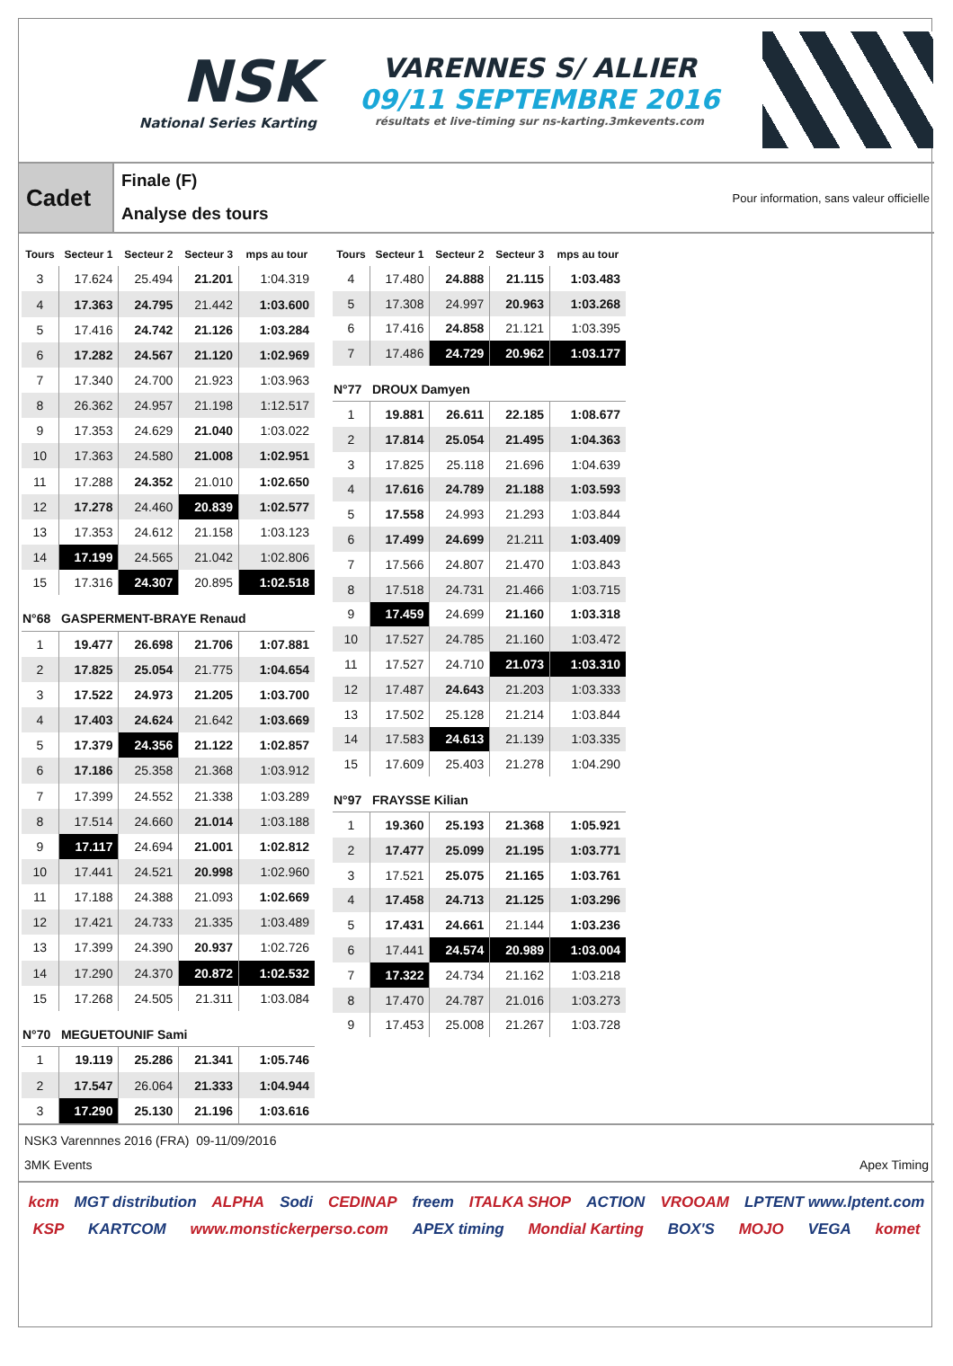NSK
National Series Karting
VARENNES S/ ALLIER
09/11 SEPTEMBRE 2016
résultats et live-timing sur ns-karting.3mkevents.com
Cadet
Finale (F)
Analyse des tours
Pour information, sans valeur officielle
| Tours | Secteur 1 | Secteur 2 | Secteur 3 | mps au tour |
| --- | --- | --- | --- | --- |
| 3 | 17.624 | 25.494 | 21.201 | 1:04.319 |
| 4 | 17.363 | 24.795 | 21.442 | 1:03.600 |
| 5 | 17.416 | 24.742 | 21.126 | 1:03.284 |
| 6 | 17.282 | 24.567 | 21.120 | 1:02.969 |
| 7 | 17.340 | 24.700 | 21.923 | 1:03.963 |
| 8 | 26.362 | 24.957 | 21.198 | 1:12.517 |
| 9 | 17.353 | 24.629 | 21.040 | 1:03.022 |
| 10 | 17.363 | 24.580 | 21.008 | 1:02.951 |
| 11 | 17.288 | 24.352 | 21.010 | 1:02.650 |
| 12 | 17.278 | 24.460 | 20.839 | 1:02.577 |
| 13 | 17.353 | 24.612 | 21.158 | 1:03.123 |
| 14 | 17.199 | 24.565 | 21.042 | 1:02.806 |
| 15 | 17.316 | 24.307 | 20.895 | 1:02.518 |
| N°68 GASPERMENT-BRAYE Renaud | | | | |
| 1 | 19.477 | 26.698 | 21.706 | 1:07.881 |
| 2 | 17.825 | 25.054 | 21.775 | 1:04.654 |
| 3 | 17.522 | 24.973 | 21.205 | 1:03.700 |
| 4 | 17.403 | 24.624 | 21.642 | 1:03.669 |
| 5 | 17.379 | 24.356 | 21.122 | 1:02.857 |
| 6 | 17.186 | 25.358 | 21.368 | 1:03.912 |
| 7 | 17.399 | 24.552 | 21.338 | 1:03.289 |
| 8 | 17.514 | 24.660 | 21.014 | 1:03.188 |
| 9 | 17.117 | 24.694 | 21.001 | 1:02.812 |
| 10 | 17.441 | 24.521 | 20.998 | 1:02.960 |
| 11 | 17.188 | 24.388 | 21.093 | 1:02.669 |
| 12 | 17.421 | 24.733 | 21.335 | 1:03.489 |
| 13 | 17.399 | 24.390 | 20.937 | 1:02.726 |
| 14 | 17.290 | 24.370 | 20.872 | 1:02.532 |
| 15 | 17.268 | 24.505 | 21.311 | 1:03.084 |
| N°70 MEGUETOUNIF Sami | | | | |
| 1 | 19.119 | 25.286 | 21.341 | 1:05.746 |
| 2 | 17.547 | 26.064 | 21.333 | 1:04.944 |
| 3 | 17.290 | 25.130 | 21.196 | 1:03.616 |
| Tours | Secteur 1 | Secteur 2 | Secteur 3 | mps au tour |
| --- | --- | --- | --- | --- |
| 4 | 17.480 | 24.888 | 21.115 | 1:03.483 |
| 5 | 17.308 | 24.997 | 20.963 | 1:03.268 |
| 6 | 17.416 | 24.858 | 21.121 | 1:03.395 |
| 7 | 17.486 | 24.729 | 20.962 | 1:03.177 |
| N°77 DROUX Damyen | | | | |
| 1 | 19.881 | 26.611 | 22.185 | 1:08.677 |
| 2 | 17.814 | 25.054 | 21.495 | 1:04.363 |
| 3 | 17.825 | 25.118 | 21.696 | 1:04.639 |
| 4 | 17.616 | 24.789 | 21.188 | 1:03.593 |
| 5 | 17.558 | 24.993 | 21.293 | 1:03.844 |
| 6 | 17.499 | 24.699 | 21.211 | 1:03.409 |
| 7 | 17.566 | 24.807 | 21.470 | 1:03.843 |
| 8 | 17.518 | 24.731 | 21.466 | 1:03.715 |
| 9 | 17.459 | 24.699 | 21.160 | 1:03.318 |
| 10 | 17.527 | 24.785 | 21.160 | 1:03.472 |
| 11 | 17.527 | 24.710 | 21.073 | 1:03.310 |
| 12 | 17.487 | 24.643 | 21.203 | 1:03.333 |
| 13 | 17.502 | 25.128 | 21.214 | 1:03.844 |
| 14 | 17.583 | 24.613 | 21.139 | 1:03.335 |
| 15 | 17.609 | 25.403 | 21.278 | 1:04.290 |
| N°97 FRAYSSE Kilian | | | | |
| 1 | 19.360 | 25.193 | 21.368 | 1:05.921 |
| 2 | 17.477 | 25.099 | 21.195 | 1:03.771 |
| 3 | 17.521 | 25.075 | 21.165 | 1:03.761 |
| 4 | 17.458 | 24.713 | 21.125 | 1:03.296 |
| 5 | 17.431 | 24.661 | 21.144 | 1:03.236 |
| 6 | 17.441 | 24.574 | 20.989 | 1:03.004 |
| 7 | 17.322 | 24.734 | 21.162 | 1:03.218 |
| 8 | 17.470 | 24.787 | 21.016 | 1:03.273 |
| 9 | 17.453 | 25.008 | 21.267 | 1:03.728 |
NSK3 Varennnes 2016 (FRA) 09-11/09/2016
3MK Events Apex Timing
kcm MGT distribution ALPHA Sodi CEDINAP freem ITALKA SHOP ACTION VROOAM LPTENT www.lptent.com KSP KARTCOM www.monstickerperso.com APEX timing Mondial Karting BOX'S MOJO VEGA komet